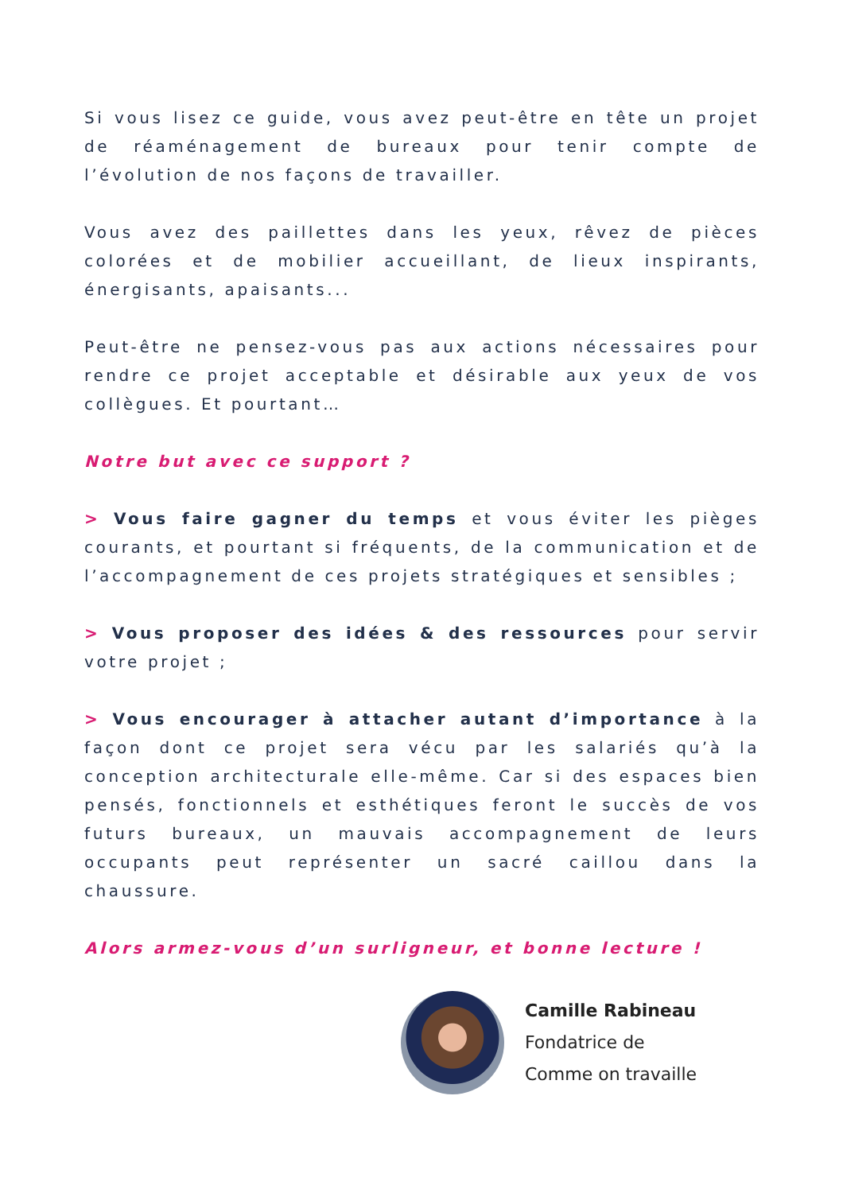Si vous lisez ce guide, vous avez peut-être en tête un projet de réaménagement de bureaux pour tenir compte de l’évolution de nos façons de travailler.
Vous avez des paillettes dans les yeux, rêvez de pièces colorées et de mobilier accueillant, de lieux inspirants, énergisants, apaisants...
Peut-être ne pensez-vous pas aux actions nécessaires pour rendre ce projet acceptable et désirable aux yeux de vos collègues. Et pourtant…
Notre but avec ce support ?
> Vous faire gagner du temps et vous éviter les pièges courants, et pourtant si fréquents, de la communication et de l’accompagnement de ces projets stratégiques et sensibles ;
> Vous proposer des idées & des ressources pour servir votre projet ;
> Vous encourager à attacher autant d’importance à la façon dont ce projet sera vécu par les salariés qu’à la conception architecturale elle-même. Car si des espaces bien pensés, fonctionnels et esthétiques feront le succès de vos futurs bureaux, un mauvais accompagnement de leurs occupants peut représenter un sacré caillou dans la chaussure.
Alors armez-vous d’un surligneur, et bonne lecture !
Camille Rabineau
Fondatrice de
Comme on travaille